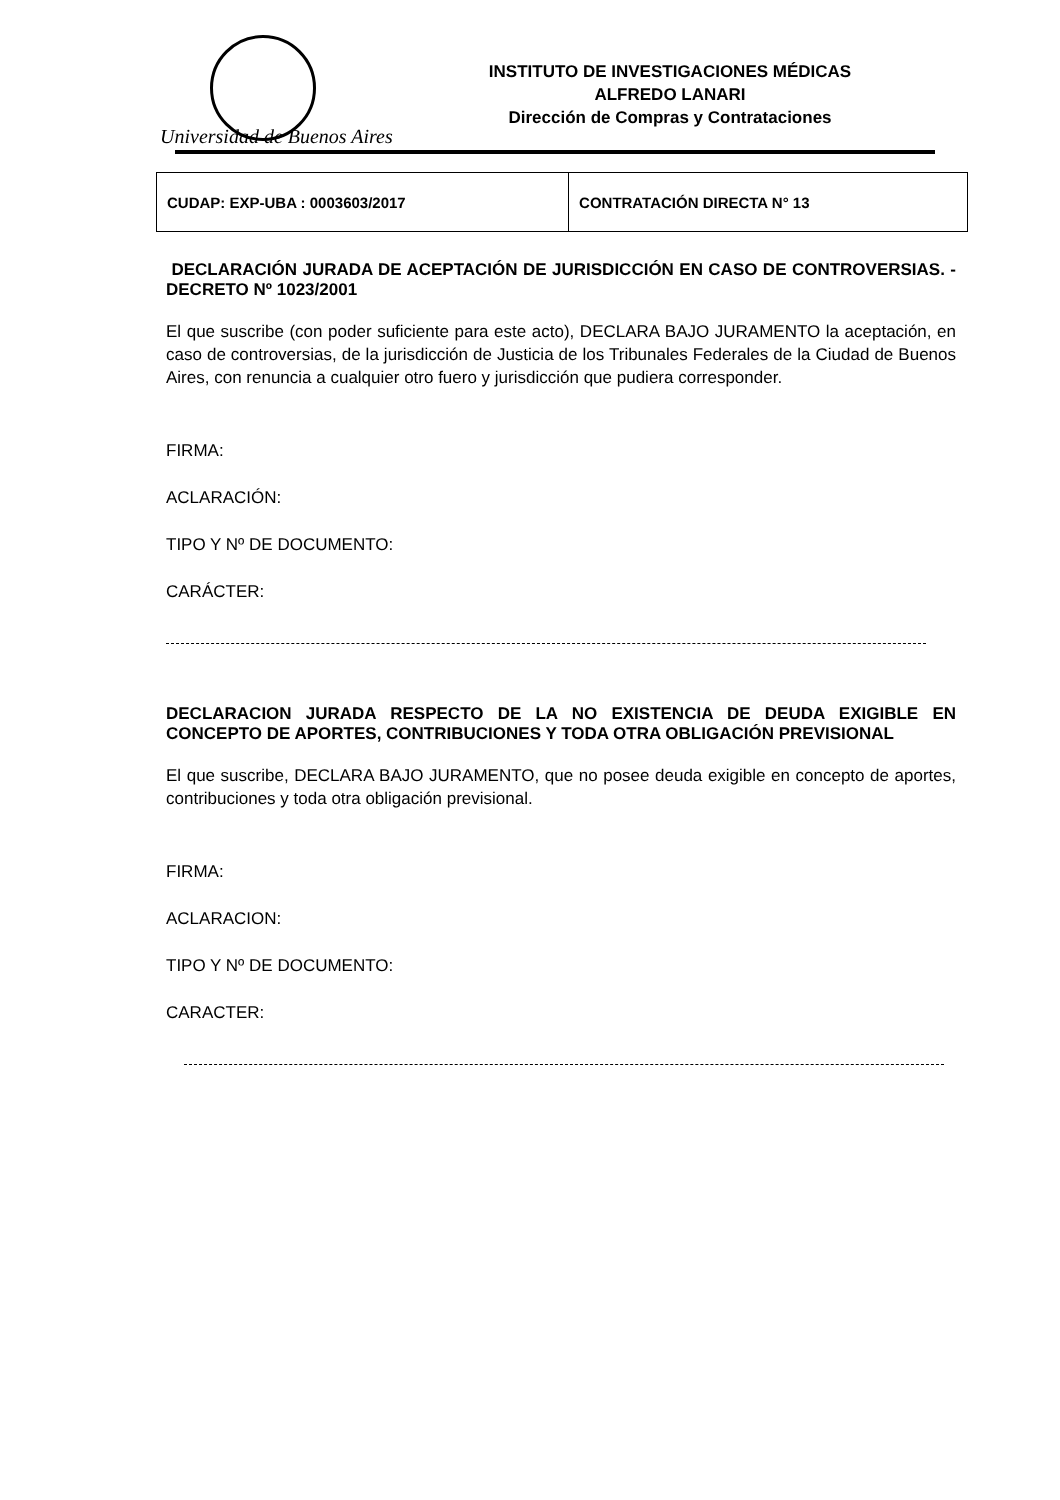Universidad de Buenos Aires
INSTITUTO DE INVESTIGACIONES MÉDICAS
ALFREDO LANARI
Dirección de Compras y Contrataciones
| CUDAP: EXP-UBA : 0003603/2017 | CONTRATACIÓN DIRECTA N° 13 |
DECLARACIÓN JURADA DE ACEPTACIÓN DE JURISDICCIÓN EN CASO DE CONTROVERSIAS. - DECRETO Nº 1023/2001
El que suscribe (con poder suficiente para este acto), DECLARA BAJO JURAMENTO la aceptación, en caso de controversias, de la jurisdicción de Justicia de los Tribunales Federales de la Ciudad de Buenos Aires, con renuncia a cualquier otro fuero y jurisdicción que pudiera corresponder.
FIRMA:
ACLARACIÓN:
TIPO Y Nº DE DOCUMENTO:
CARÁCTER:
DECLARACION JURADA RESPECTO DE LA NO EXISTENCIA DE DEUDA EXIGIBLE EN CONCEPTO DE APORTES, CONTRIBUCIONES Y TODA OTRA OBLIGACIÓN PREVISIONAL
El que suscribe, DECLARA BAJO JURAMENTO, que no posee deuda exigible en concepto de aportes, contribuciones y toda otra obligación previsional.
FIRMA:
ACLARACION:
TIPO Y Nº DE DOCUMENTO:
CARACTER: